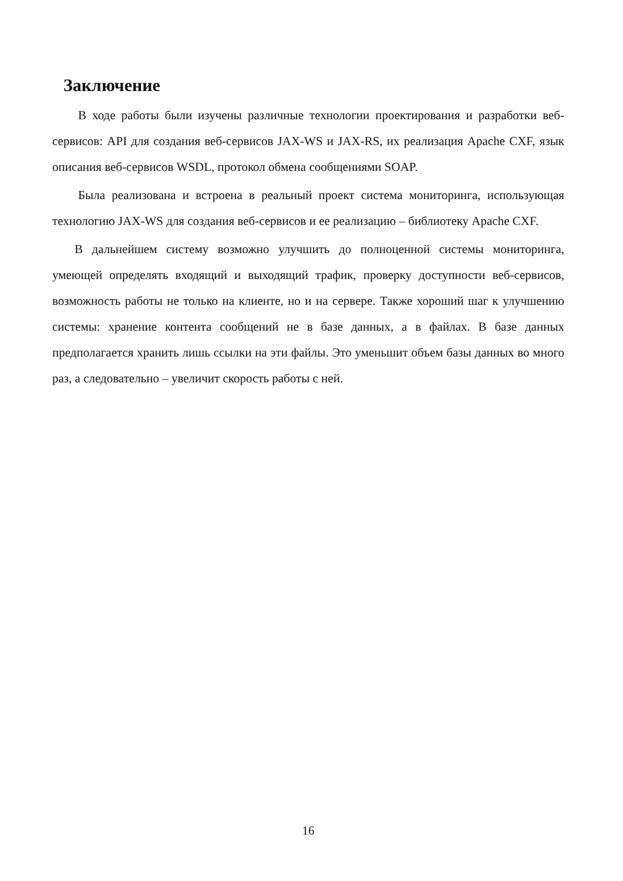Заключение
В ходе работы были изучены различные технологии проектирования и разработки веб-сервисов: API для создания веб-сервисов JAX-WS и JAX-RS, их реализация Apache CXF, язык описания веб-сервисов WSDL, протокол обмена сообщениями SOAP.
Была реализована и встроена в реальный проект система мониторинга, использующая технологию JAX-WS для создания веб-сервисов и ее реализацию – библиотеку Apache CXF.
В дальнейшем систему возможно улучшить до полноценной системы мониторинга, умеющей определять входящий и выходящий трафик, проверку доступности веб-сервисов, возможность работы не только на клиенте, но и на сервере. Также хороший шаг к улучшению системы: хранение контента сообщений не в базе данных, а в файлах. В базе данных предполагается хранить лишь ссылки на эти файлы. Это уменьшит объем базы данных во много раз, а следовательно – увеличит скорость работы с ней.
16